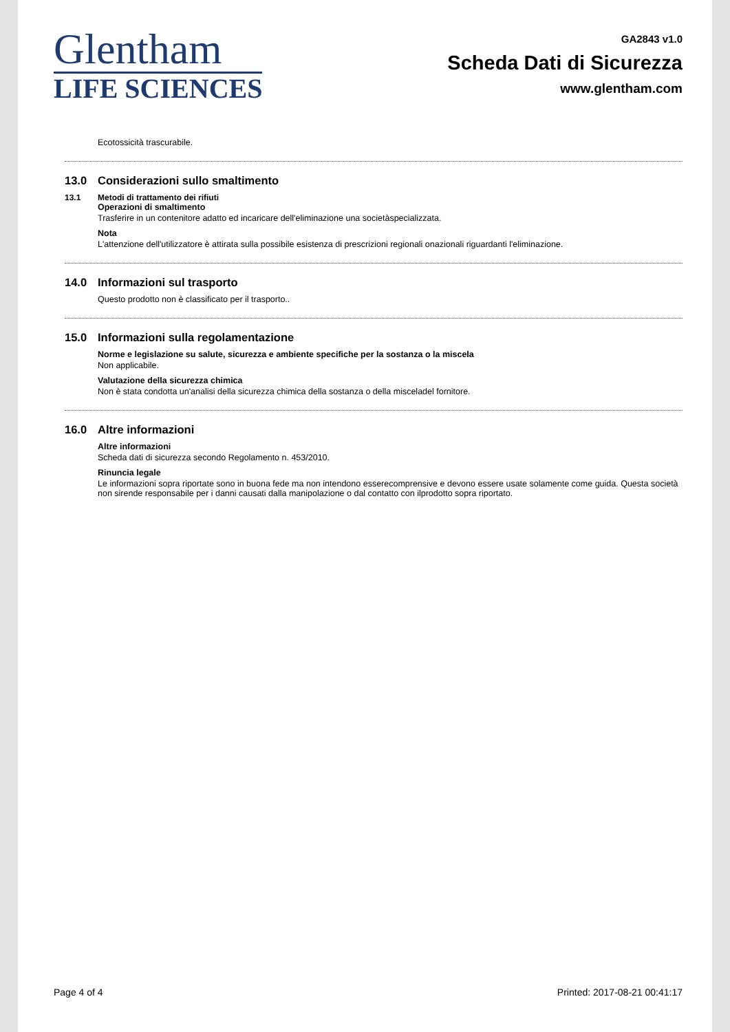Glentham
LIFE SCIENCES
GA2843 v1.0
Scheda Dati di Sicurezza
www.glentham.com
Ecotossicità trascurabile.
13.0 Considerazioni sullo smaltimento
13.1 Metodi di trattamento dei rifiuti
Operazioni di smaltimento
Trasferire in un contenitore adatto ed incaricare dell'eliminazione una societàspecializzata.
Nota
L'attenzione dell'utilizzatore è attirata sulla possibile esistenza di prescrizioni regionali onazionali riguardanti l'eliminazione.
14.0 Informazioni sul trasporto
Questo prodotto non è classificato per il trasporto..
15.0 Informazioni sulla regolamentazione
Norme e legislazione su salute, sicurezza e ambiente specifiche per la sostanza o la miscela
Non applicabile.
Valutazione della sicurezza chimica
Non è stata condotta un'analisi della sicurezza chimica della sostanza o della misceladel fornitore.
16.0 Altre informazioni
Altre informazioni
Scheda dati di sicurezza secondo Regolamento n. 453/2010.
Rinuncia legale
Le informazioni sopra riportate sono in buona fede ma non intendono esserecomprensive e devono essere usate solamente come guida. Questa società non sirende responsabile per i danni causati dalla manipolazione o dal contatto con ilprodotto sopra riportato.
Page 4 of 4 Printed: 2017-08-21 00:41:17